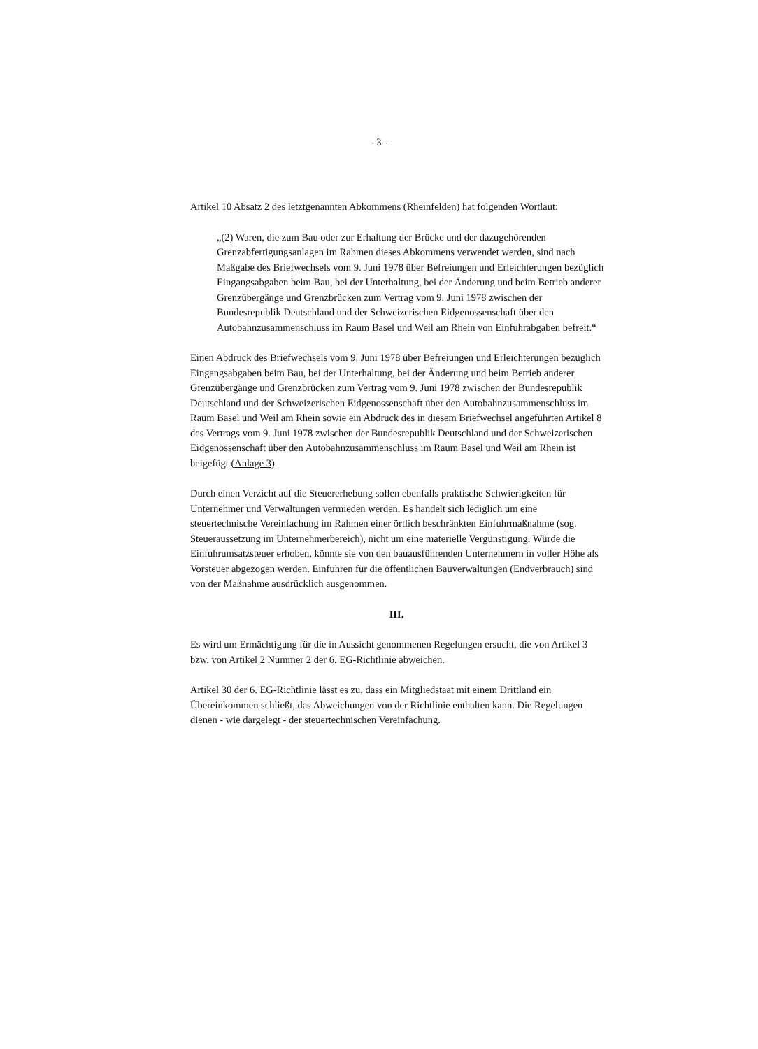- 3 -
Artikel 10 Absatz 2 des letztgenannten Abkommens (Rheinfelden) hat folgenden Wortlaut:
„(2) Waren, die zum Bau oder zur Erhaltung der Brücke und der dazugehörenden Grenzabfertigungsanlagen im Rahmen dieses Abkommens verwendet werden, sind nach Maßgabe des Briefwechsels vom 9. Juni 1978 über Befreiungen und Erleichterungen bezüglich Eingangsabgaben beim Bau, bei der Unterhaltung, bei der Änderung und beim Betrieb anderer Grenzübergänge und Grenzbrücken zum Vertrag vom 9. Juni 1978 zwischen der Bundesrepublik Deutschland und der Schweizerischen Eidgenossenschaft über den Autobahnzusammenschluss im Raum Basel und Weil am Rhein von Einfuhrabgaben befreit.“
Einen Abdruck des Briefwechsels vom 9. Juni 1978 über Befreiungen und Erleichterungen bezüglich Eingangsabgaben beim Bau, bei der Unterhaltung, bei der Änderung und beim Betrieb anderer Grenzübergänge und Grenzbrücken zum Vertrag vom 9. Juni 1978 zwischen der Bundesrepublik Deutschland und der Schweizerischen Eidgenossenschaft über den Autobahnzusammenschluss im Raum Basel und Weil am Rhein sowie ein Abdruck des in diesem Briefwechsel angeführten Artikel 8 des Vertrags vom 9. Juni 1978 zwischen der Bundesrepublik Deutschland und der Schweizerischen Eidgenossenschaft über den Autobahnzusammenschluss im Raum Basel und Weil am Rhein ist beigefügt (Anlage 3).
Durch einen Verzicht auf die Steuererhebung sollen ebenfalls praktische Schwierigkeiten für Unternehmer und Verwaltungen vermieden werden. Es handelt sich lediglich um eine steuertechnische Vereinfachung im Rahmen einer örtlich beschränkten Einfuhrmaßnahme (sog. Steueraussetzung im Unternehmerbereich), nicht um eine materielle Vergünstigung. Würde die Einfuhrumsatzsteuer erhoben, könnte sie von den bauausführenden Unternehmern in voller Höhe als Vorsteuer abgezogen werden. Einfuhren für die öffentlichen Bauverwaltungen (Endverbrauch) sind von der Maßnahme ausdrücklich ausgenommen.
III.
Es wird um Ermächtigung für die in Aussicht genommenen Regelungen ersucht, die von Artikel 3 bzw. von Artikel 2 Nummer 2 der 6. EG-Richtlinie abweichen.
Artikel 30 der 6. EG-Richtlinie lässt es zu, dass ein Mitgliedstaat mit einem Drittland ein Übereinkommen schließt, das Abweichungen von der Richtlinie enthalten kann. Die Regelungen dienen - wie dargelegt - der steuertechnischen Vereinfachung.